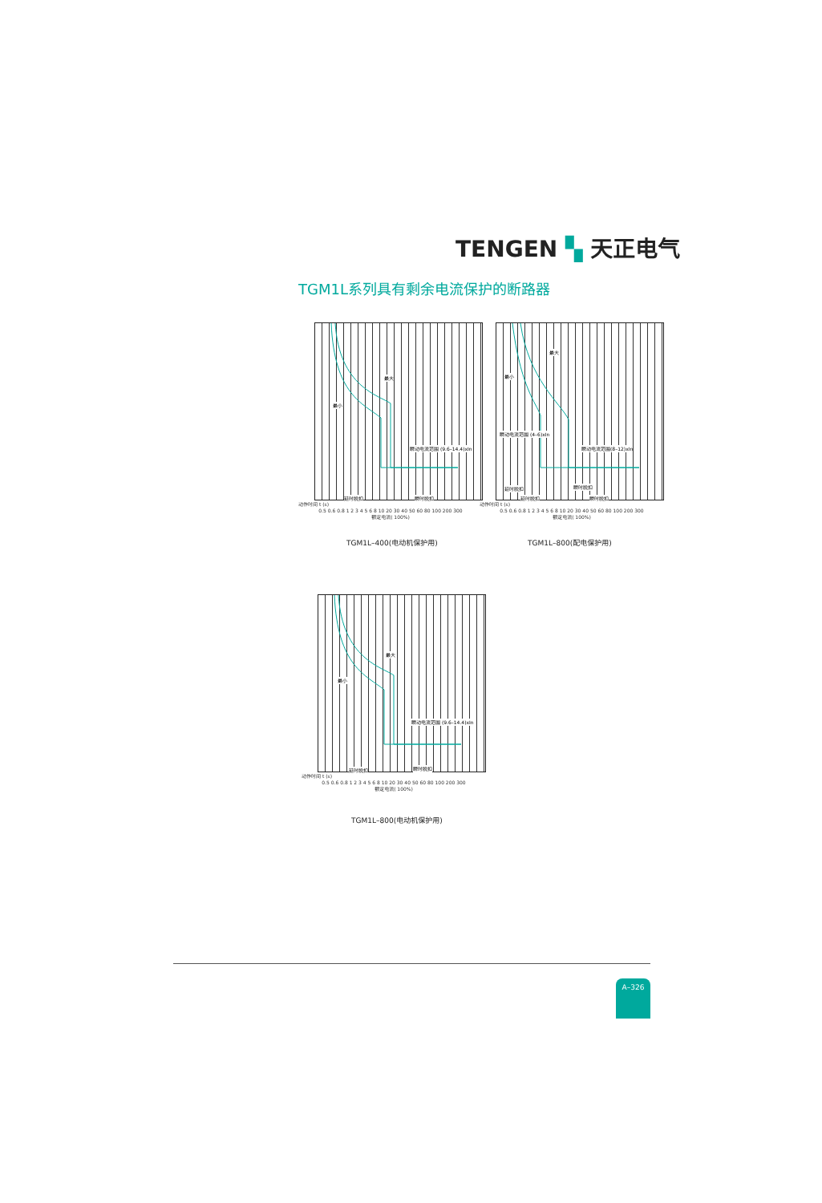TENGEN ▚ 天正电气
TGM1L系列具有剩余电流保护的断路器
最大
最小
瞬动电流范围 (9.6–14.4)xIn
延时脱扣 瞬时脱扣
动作时间 t (s)
0.5 0.6 0.8 1 2 3 4 5 6 8 10 20 30 40 50 60 80 100 200 300
额定电流( 100%)
TGM1L–400(电动机保护用)
最大
最小
瞬动电流范围 (4–6)xIn
瞬动电流范围(8–12)xIn
延时脱扣 瞬时脱扣
延时脱扣 瞬时脱扣
动作时间 t (s)
0.5 0.6 0.8 1 2 3 4 5 6 8 10 20 30 40 50 60 80 100 200 300
额定电流( 100%)
TGM1L–800(配电保护用)
最大
最小
瞬动电流范围 (9.6–14.4)xIn
延时脱扣 瞬时脱扣
动作时间 t (s)
0.5 0.6 0.8 1 2 3 4 5 6 8 10 20 30 40 50 60 80 100 200 300
额定电流( 100%)
TGM1L–800(电动机保护用)
A–326